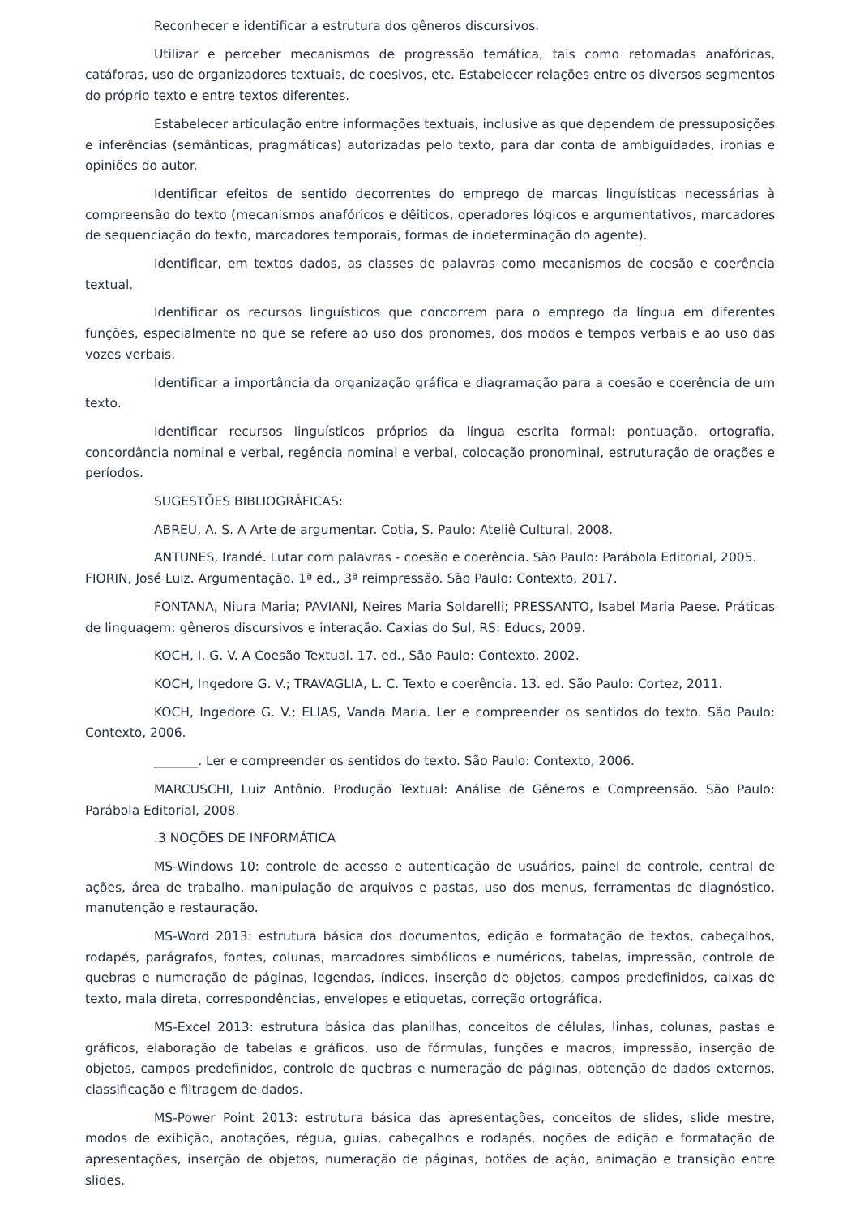Reconhecer e identificar a estrutura dos gêneros discursivos.
Utilizar e perceber mecanismos de progressão temática, tais como retomadas anafóricas, catáforas, uso de organizadores textuais, de coesivos, etc. Estabelecer relações entre os diversos segmentos do próprio texto e entre textos diferentes.
Estabelecer articulação entre informações textuais, inclusive as que dependem de pressuposições e inferências (semânticas, pragmáticas) autorizadas pelo texto, para dar conta de ambiguidades, ironias e opiniões do autor.
Identificar efeitos de sentido decorrentes do emprego de marcas linguísticas necessárias à compreensão do texto (mecanismos anafóricos e dêiticos, operadores lógicos e argumentativos, marcadores de sequenciação do texto, marcadores temporais, formas de indeterminação do agente).
Identificar, em textos dados, as classes de palavras como mecanismos de coesão e coerência textual.
Identificar os recursos linguísticos que concorrem para o emprego da língua em diferentes funções, especialmente no que se refere ao uso dos pronomes, dos modos e tempos verbais e ao uso das vozes verbais.
Identificar a importância da organização gráfica e diagramação para a coesão e coerência de um texto.
Identificar recursos linguísticos próprios da língua escrita formal: pontuação, ortografia, concordância nominal e verbal, regência nominal e verbal, colocação pronominal, estruturação de orações e períodos.
SUGESTÕES BIBLIOGRÁFICAS:
ABREU, A. S. A Arte de argumentar. Cotia, S. Paulo: Ateliê Cultural, 2008.
ANTUNES, Irandé. Lutar com palavras - coesão e coerência. São Paulo: Parábola Editorial, 2005.
FIORIN, José Luiz. Argumentação. 1ª ed., 3ª reimpressão. São Paulo: Contexto, 2017.
FONTANA, Niura Maria; PAVIANI, Neires Maria Soldarelli; PRESSANTO, Isabel Maria Paese. Práticas de linguagem: gêneros discursivos e interação. Caxias do Sul, RS: Educs, 2009.
KOCH, I. G. V. A Coesão Textual. 17. ed., São Paulo: Contexto, 2002.
KOCH, Ingedore G. V.; TRAVAGLIA, L. C. Texto e coerência. 13. ed. São Paulo: Cortez, 2011.
KOCH, Ingedore G. V.; ELIAS, Vanda Maria. Ler e compreender os sentidos do texto. São Paulo: Contexto, 2006.
_______. Ler e compreender os sentidos do texto. São Paulo: Contexto, 2006.
MARCUSCHI, Luiz Antônio. Produção Textual: Análise de Gêneros e Compreensão. São Paulo: Parábola Editorial, 2008.
.3 NOÇÕES DE INFORMÁTICA
MS-Windows 10: controle de acesso e autenticação de usuários, painel de controle, central de ações, área de trabalho, manipulação de arquivos e pastas, uso dos menus, ferramentas de diagnóstico, manutenção e restauração.
MS-Word 2013: estrutura básica dos documentos, edição e formatação de textos, cabeçalhos, rodapés, parágrafos, fontes, colunas, marcadores simbólicos e numéricos, tabelas, impressão, controle de quebras e numeração de páginas, legendas, índices, inserção de objetos, campos predefinidos, caixas de texto, mala direta, correspondências, envelopes e etiquetas, correção ortográfica.
MS-Excel 2013: estrutura básica das planilhas, conceitos de células, linhas, colunas, pastas e gráficos, elaboração de tabelas e gráficos, uso de fórmulas, funções e macros, impressão, inserção de objetos, campos predefinidos, controle de quebras e numeração de páginas, obtenção de dados externos, classificação e filtragem de dados.
MS-Power Point 2013: estrutura básica das apresentações, conceitos de slides, slide mestre, modos de exibição, anotações, régua, guias, cabeçalhos e rodapés, noções de edição e formatação de apresentações, inserção de objetos, numeração de páginas, botões de ação, animação e transição entre slides.